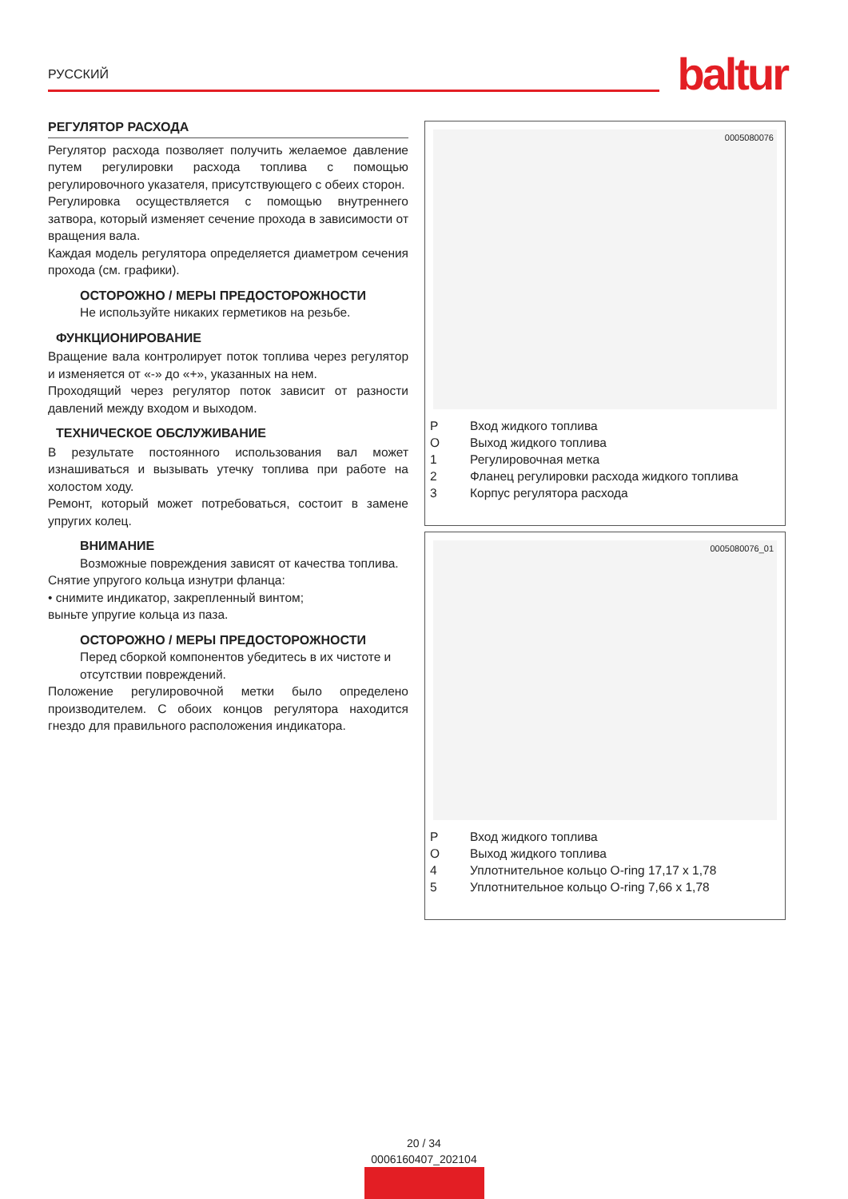РУССКИЙ baltur
РЕГУЛЯТОР РАСХОДА
Регулятор расхода позволяет получить желаемое давление путем регулировки расхода топлива с помощью регулировочного указателя, присутствующего с обеих сторон.
Регулировка осуществляется с помощью внутреннего затвора, который изменяет сечение прохода в зависимости от вращения вала.
Каждая модель регулятора определяется диаметром сечения прохода (см. графики).
ОСТОРОЖНО / МЕРЫ ПРЕДОСТОРОЖНОСТИ
Не используйте никаких герметиков на резьбе.
ФУНКЦИОНИРОВАНИЕ
Вращение вала контролирует поток топлива через регулятор и изменяется от «-» до «+», указанных на нем.
Проходящий через регулятор поток зависит от разности давлений между входом и выходом.
ТЕХНИЧЕСКОЕ ОБСЛУЖИВАНИЕ
В результате постоянного использования вал может изнашиваться и вызывать утечку топлива при работе на холостом ходу.
Ремонт, который может потребоваться, состоит в замене упругих колец.
ВНИМАНИЕ
Возможные повреждения зависят от качества топлива.
Снятие упругого кольца изнутри фланца:
• снимите индикатор, закрепленный винтом;
выньте упругие кольца из паза.
ОСТОРОЖНО / МЕРЫ ПРЕДОСТОРОЖНОСТИ
Перед сборкой компонентов убедитесь в их чистоте и отсутствии повреждений.
Положение регулировочной метки было определено производителем. С обоих концов регулятора находится гнездо для правильного расположения индикатора.
0005080076
P Вход жидкого топлива
O Выход жидкого топлива
1 Регулировочная метка
2 Фланец регулировки расхода жидкого топлива
3 Корпус регулятора расхода
0005080076_01
P Вход жидкого топлива
O Выход жидкого топлива
4 Уплотнительное кольцо O-ring 17,17 x 1,78
5 Уплотнительное кольцо O-ring 7,66 x 1,78
20 / 34
0006160407_202104